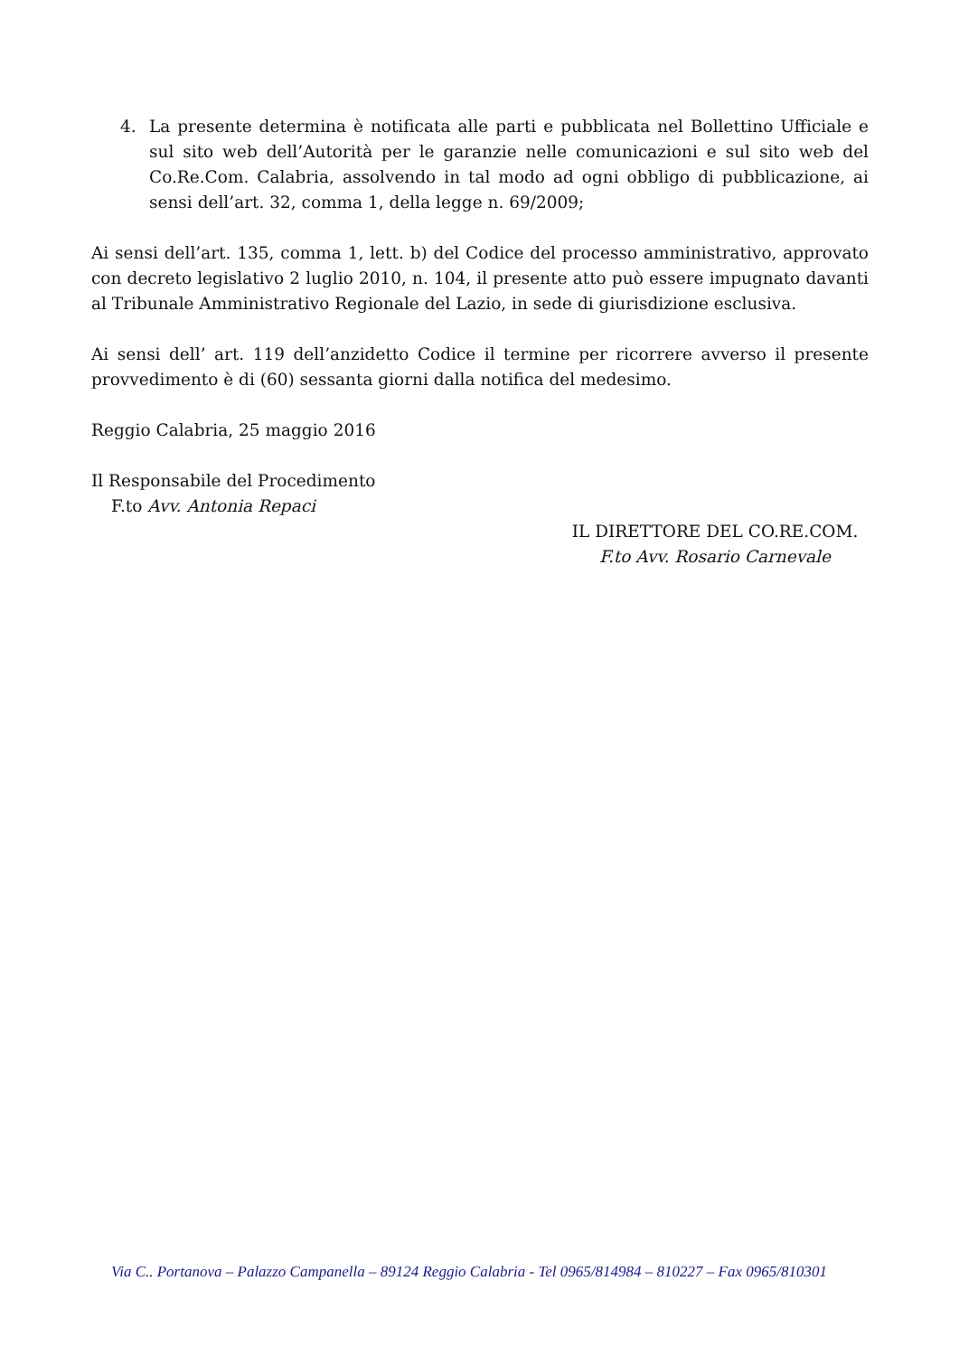4. La presente determina è notificata alle parti e pubblicata nel Bollettino Ufficiale e sul sito web dell’Autorità per le garanzie nelle comunicazioni e sul sito web del Co.Re.Com. Calabria, assolvendo in tal modo ad ogni obbligo di pubblicazione, ai sensi dell’art. 32, comma 1, della legge n. 69/2009;
Ai sensi dell’art. 135, comma 1, lett. b) del Codice del processo amministrativo, approvato con decreto legislativo 2 luglio 2010, n. 104, il presente atto può essere impugnato davanti al Tribunale Amministrativo Regionale del Lazio, in sede di giurisdizione esclusiva.
Ai sensi dell’ art. 119 dell’anzidetto Codice il termine per ricorrere avverso il presente provvedimento è di (60) sessanta giorni dalla notifica del medesimo.
Reggio Calabria, 25 maggio 2016
Il Responsabile del Procedimento
F.to Avv. Antonia Repaci
IL DIRETTORE DEL CO.RE.COM.
F.to Avv. Rosario Carnevale
Via C.. Portanova – Palazzo Campanella – 89124 Reggio Calabria - Tel 0965/814984 – 810227 – Fax 0965/810301